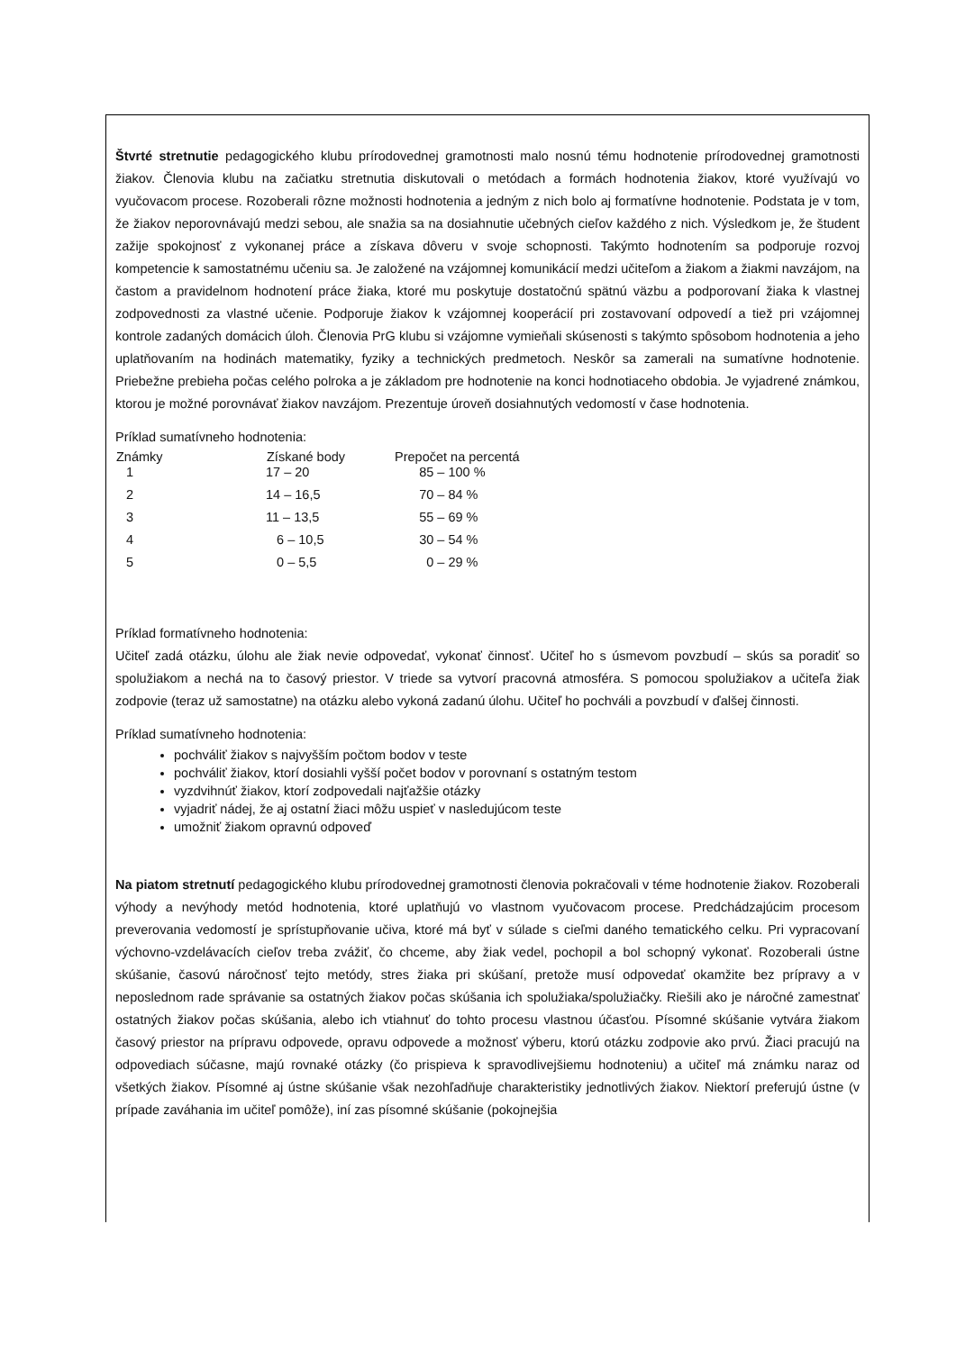Štvrté stretnutie pedagogického klubu prírodovednej gramotnosti malo nosnú tému hodnotenie prírodovednej gramotnosti žiakov. Členovia klubu na začiatku stretnutia diskutovali o metódach a formách hodnotenia žiakov, ktoré využívajú vo vyučovacom procese. Rozoberali rôzne možnosti hodnotenia a jedným z nich bolo aj formatívne hodnotenie. Podstata je v tom, že žiakov neporovnávajú medzi sebou, ale snažia sa na dosiahnutie učebných cieľov každého z nich. Výsledkom je, že študent zažije spokojnosť z vykonanej práce a získava dôveru v svoje schopnosti. Takýmto hodnotením sa podporuje rozvoj kompetencie k samostatnému učeniu sa. Je založené na vzájomnej komunikácií medzi učiteľom a žiakom a žiakmi navzájom, na častom a pravidelnom hodnotení práce žiaka, ktoré mu poskytuje dostatočnú spätnú väzbu a podporovaní žiaka k vlastnej zodpovednosti za vlastné učenie. Podporuje žiakov k vzájomnej kooperácií pri zostavovaní odpovedí a tiež pri vzájomnej kontrole zadaných domácich úloh. Členovia PrG klubu si vzájomne vymieňali skúsenosti s takýmto spôsobom hodnotenia a jeho uplatňovaním na hodinách matematiky, fyziky a technických predmetoch. Neskôr sa zamerali na sumatívne hodnotenie. Priebežne prebieha počas celého polroka a je základom pre hodnotenie na konci hodnotiaceho obdobia. Je vyjadrené známkou, ktorou je možné porovnávať žiakov navzájom. Prezentuje úroveň dosiahnutých vedomostí v čase hodnotenia.
Príklad sumatívneho hodnotenia:
| Známky | Získané body | Prepočet na percentá |
| --- | --- | --- |
| 1 | 17 – 20 | 85 – 100 % |
| 2 | 14 – 16,5 | 70 – 84 % |
| 3 | 11 – 13,5 | 55 – 69 % |
| 4 | 6 – 10,5 | 30 – 54 % |
| 5 | 0 – 5,5 | 0 – 29 % |
Príklad formatívneho hodnotenia:
Učiteľ zadá otázku, úlohu ale žiak nevie odpovedať, vykonať činnosť. Učiteľ ho s úsmevom povzbudí – skús sa poradiť so spolužiakom a nechá na to časový priestor. V triede sa vytvorí pracovná atmosféra. S pomocou spolužiakov a učiteľa žiak zodpovie (teraz už samostatne) na otázku alebo vykoná zadanú úlohu. Učiteľ ho pochváli a povzbudí v ďalšej činnosti.
Príklad sumatívneho hodnotenia:
pochváliť žiakov s najvyšším počtom bodov v teste
pochváliť žiakov, ktorí dosiahli vyšší počet bodov v porovnaní s ostatným testom
vyzdvihnúť žiakov, ktorí zodpovedali najťažšie otázky
vyjadriť nádej, že aj ostatní žiaci môžu uspieť v nasledujúcom teste
umožniť žiakom opravnú odpoveď
Na piatom stretnutí pedagogického klubu prírodovednej gramotnosti členovia pokračovali v téme hodnotenie žiakov. Rozoberali výhody a nevýhody metód hodnotenia, ktoré uplatňujú vo vlastnom vyučovacom procese. Predchádzajúcim procesom preverovania vedomostí je sprístupňovanie učiva, ktoré má byť v súlade s cieľmi daného tematického celku. Pri vypracovaní výchovno-vzdelávacích cieľov treba zvážiť, čo chceme, aby žiak vedel, pochopil a bol schopný vykonať. Rozoberali ústne skúšanie, časovú náročnosť tejto metódy, stres žiaka pri skúšaní, pretože musí odpovedať okamžite bez prípravy a v neposlednom rade správanie sa ostatných žiakov počas skúšania ich spolužiaka/spolužiačky. Riešili ako je náročné zamestnať ostatných žiakov počas skúšania, alebo ich vtiahnuť do tohto procesu vlastnou účasťou. Písomné skúšanie vytvára žiakom časový priestor na prípravu odpovede, opravu odpovede a možnosť výberu, ktorú otázku zodpovie ako prvú. Žiaci pracujú na odpovediach súčasne, majú rovnaké otázky (čo prispieva k spravodlivejšiemu hodnoteniu) a učiteľ má známku naraz od všetkých žiakov. Písomné aj ústne skúšanie však nezohľadňuje charakteristiky jednotlivých žiakov. Niektorí preferujú ústne (v prípade zaváhania im učiteľ pomôže), iní zas písomné skúšanie (pokojnejšia